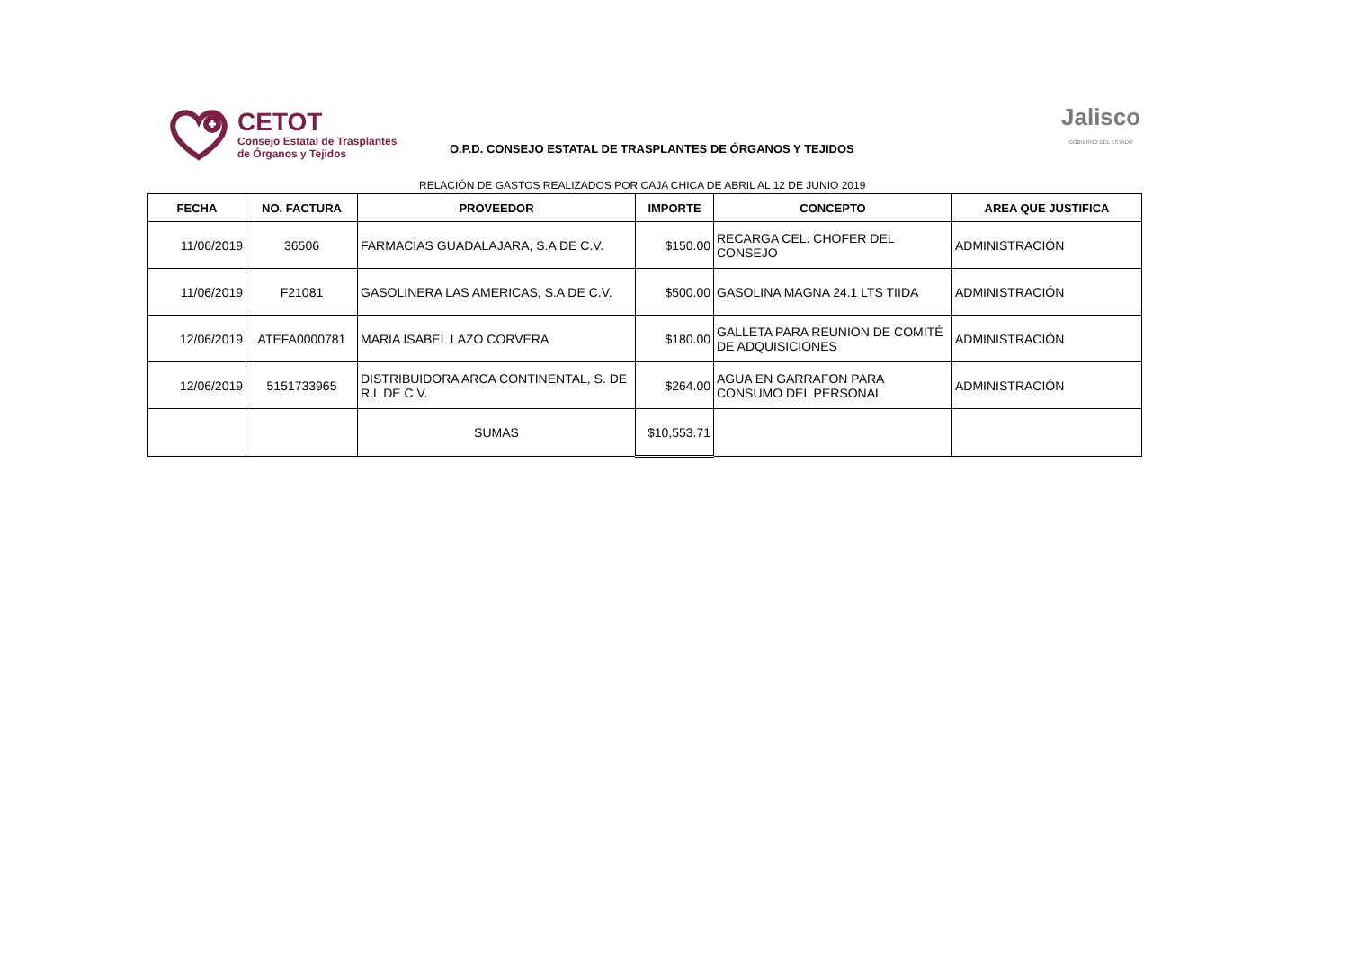CETOT
Consejo Estatal de Trasplantes
de Órganos y Tejidos
O.P.D. CONSEJO ESTATAL DE TRASPLANTES DE ÓRGANOS Y TEJIDOS
Jalisco
GOBIERNO DEL ESTADO
RELACIÓN DE GASTOS REALIZADOS POR CAJA CHICA DE ABRIL AL 12 DE JUNIO 2019
| FECHA | NO. FACTURA | PROVEEDOR | IMPORTE | CONCEPTO | AREA QUE JUSTIFICA |
| --- | --- | --- | --- | --- | --- |
| 11/06/2019 | 36506 | FARMACIAS GUADALAJARA, S.A DE C.V. | $150.00 | RECARGA CEL. CHOFER DEL CONSEJO | ADMINISTRACIÓN |
| 11/06/2019 | F21081 | GASOLINERA LAS AMERICAS, S.A DE C.V. | $500.00 | GASOLINA MAGNA 24.1 LTS TIIDA | ADMINISTRACIÓN |
| 12/06/2019 | ATEFA0000781 | MARIA ISABEL LAZO CORVERA | $180.00 | GALLETA PARA REUNION DE COMITÉ DE ADQUISICIONES | ADMINISTRACIÓN |
| 12/06/2019 | 5151733965 | DISTRIBUIDORA ARCA CONTINENTAL, S. DE R.L DE C.V. | $264.00 | AGUA EN GARRAFON PARA CONSUMO DEL PERSONAL | ADMINISTRACIÓN |
| | | SUMAS | $10,553.71 | | |